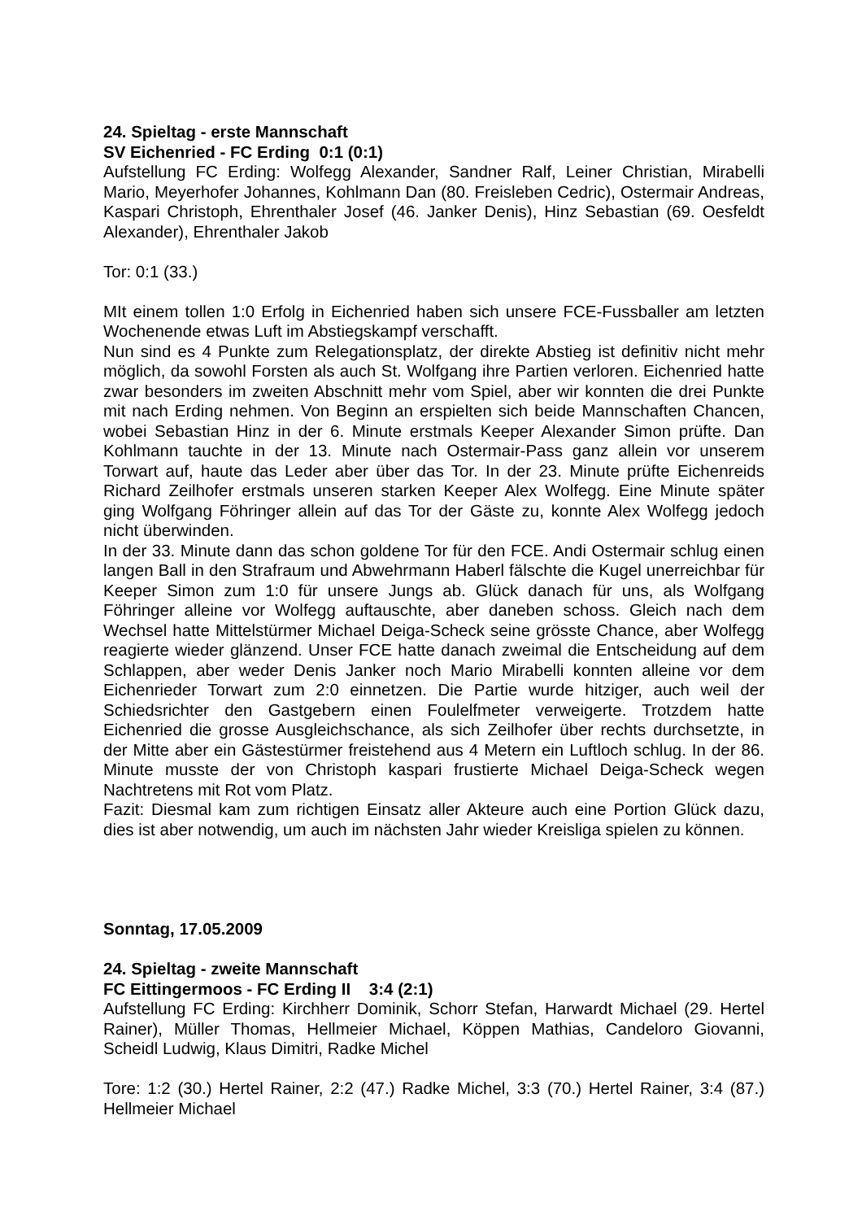24. Spieltag - erste Mannschaft
SV Eichenried - FC Erding 0:1 (0:1)
Aufstellung FC Erding: Wolfegg Alexander, Sandner Ralf, Leiner Christian, Mirabelli Mario, Meyerhofer Johannes, Kohlmann Dan (80. Freisleben Cedric), Ostermair Andreas, Kaspari Christoph, Ehrenthaler Josef (46. Janker Denis), Hinz Sebastian (69. Oesfeldt Alexander), Ehrenthaler Jakob
Tor: 0:1 (33.)
MIt einem tollen 1:0 Erfolg in Eichenried haben sich unsere FCE-Fussballer am letzten Wochenende etwas Luft im Abstiegskampf verschafft.
Nun sind es 4 Punkte zum Relegationsplatz, der direkte Abstieg ist definitiv nicht mehr möglich, da sowohl Forsten als auch St. Wolfgang ihre Partien verloren. Eichenried hatte zwar besonders im zweiten Abschnitt mehr vom Spiel, aber wir konnten die drei Punkte mit nach Erding nehmen. Von Beginn an erspielten sich beide Mannschaften Chancen, wobei Sebastian Hinz in der 6. Minute erstmals Keeper Alexander Simon prüfte. Dan Kohlmann tauchte in der 13. Minute nach Ostermair-Pass ganz allein vor unserem Torwart auf, haute das Leder aber über das Tor. In der 23. Minute prüfte Eichenreids Richard Zeilhofer erstmals unseren starken Keeper Alex Wolfegg. Eine Minute später ging Wolfgang Föhringer allein auf das Tor der Gäste zu, konnte Alex Wolfegg jedoch nicht überwinden.
In der 33. Minute dann das schon goldene Tor für den FCE. Andi Ostermair schlug einen langen Ball in den Strafraum und Abwehrmann Haberl fälschte die Kugel unerreichbar für Keeper Simon zum 1:0 für unsere Jungs ab. Glück danach für uns, als Wolfgang Föhringer alleine vor Wolfegg auftauschte, aber daneben schoss. Gleich nach dem Wechsel hatte Mittelstürmer Michael Deiga-Scheck seine grösste Chance, aber Wolfegg reagierte wieder glänzend. Unser FCE hatte danach zweimal die Entscheidung auf dem Schlappen, aber weder Denis Janker noch Mario Mirabelli konnten alleine vor dem Eichenrieder Torwart zum 2:0 einnetzen. Die Partie wurde hitziger, auch weil der Schiedsrichter den Gastgebern einen Foulelfmeter verweigerte. Trotzdem hatte Eichenried die grosse Ausgleichschance, als sich Zeilhofer über rechts durchsetzte, in der Mitte aber ein Gästestürmer freistehend aus 4 Metern ein Luftloch schlug. In der 86. Minute musste der von Christoph kaspari frustierte Michael Deiga-Scheck wegen Nachtretens mit Rot vom Platz.
Fazit: Diesmal kam zum richtigen Einsatz aller Akteure auch eine Portion Glück dazu, dies ist aber notwendig, um auch im nächsten Jahr wieder Kreisliga spielen zu können.
Sonntag, 17.05.2009
24. Spieltag - zweite Mannschaft
FC Eittingermoos - FC Erding II 3:4 (2:1)
Aufstellung FC Erding: Kirchherr Dominik, Schorr Stefan, Harwardt Michael (29. Hertel Rainer), Müller Thomas, Hellmeier Michael, Köppen Mathias, Candeloro Giovanni, Scheidl Ludwig, Klaus Dimitri, Radke Michel
Tore: 1:2 (30.) Hertel Rainer, 2:2 (47.) Radke Michel, 3:3 (70.) Hertel Rainer, 3:4 (87.) Hellmeier Michael